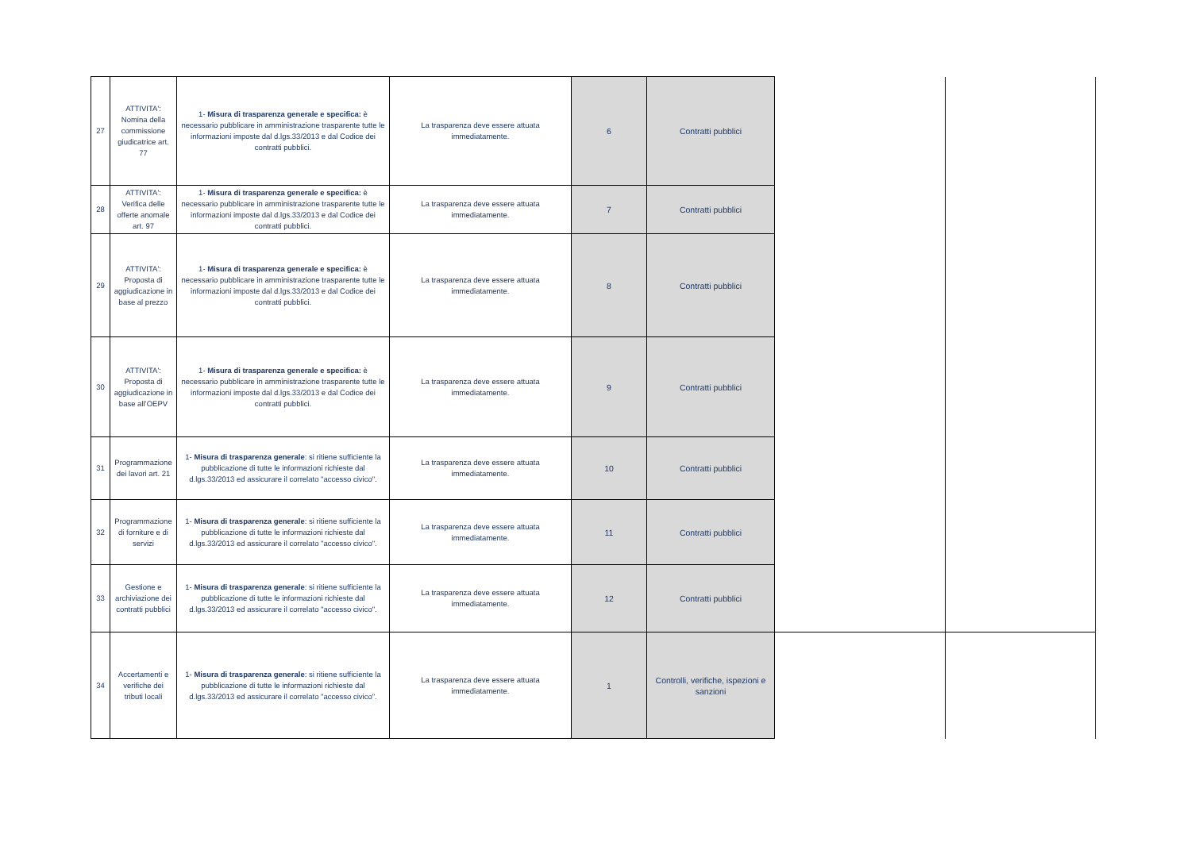| 27 | ATTIVITA': Nomina della commissione giudicatrice art. 77 | 1- Misura di trasparenza generale e specifica: è necessario pubblicare in amministrazione trasparente tutte le informazioni imposte dal d.lgs.33/2013 e dal Codice dei contratti pubblici. | La trasparenza deve essere attuata immediatamente. | 6 | Contratti pubblici | | |
| 28 | ATTIVITA': Verifica delle offerte anomale art. 97 | 1- Misura di trasparenza generale e specifica: è necessario pubblicare in amministrazione trasparente tutte le informazioni imposte dal d.lgs.33/2013 e dal Codice dei contratti pubblici. | La trasparenza deve essere attuata immediatamente. | 7 | Contratti pubblici | | |
| 29 | ATTIVITA': Proposta di aggiudicazione in base al prezzo | 1- Misura di trasparenza generale e specifica: è necessario pubblicare in amministrazione trasparente tutte le informazioni imposte dal d.lgs.33/2013 e dal Codice dei contratti pubblici. | La trasparenza deve essere attuata immediatamente. | 8 | Contratti pubblici | | |
| 30 | ATTIVITA': Proposta di aggiudicazione in base all’OEPV | 1- Misura di trasparenza generale e specifica: è necessario pubblicare in amministrazione trasparente tutte le informazioni imposte dal d.lgs.33/2013 e dal Codice dei contratti pubblici. | La trasparenza deve essere attuata immediatamente. | 9 | Contratti pubblici | | |
| 31 | Programmazione dei lavori art. 21 | 1- Misura di trasparenza generale : si ritiene sufficiente la pubblicazione di tutte le informazioni richieste dal d.lgs.33/2013 ed assicurare il correlato "accesso civico". | La trasparenza deve essere attuata immediatamente. | 10 | Contratti pubblici | | |
| 32 | Programmazione di forniture e di servizi | 1- Misura di trasparenza generale : si ritiene sufficiente la pubblicazione di tutte le informazioni richieste dal d.lgs.33/2013 ed assicurare il correlato "accesso civico". | La trasparenza deve essere attuata immediatamente. | 11 | Contratti pubblici | | |
| 33 | Gestione e archiviazione dei contratti pubblici | 1- Misura di trasparenza generale : si ritiene sufficiente la pubblicazione di tutte le informazioni richieste dal d.lgs.33/2013 ed assicurare il correlato "accesso civico". | La trasparenza deve essere attuata immediatamente. | 12 | Contratti pubblici | | |
| 34 | Accertamenti e verifiche dei tributi locali | 1- Misura di trasparenza generale : si ritiene sufficiente la pubblicazione di tutte le informazioni richieste dal d.lgs.33/2013 ed assicurare il correlato "accesso civico". | La trasparenza deve essere attuata immediatamente. | 1 | Controlli, verifiche, ispezioni e sanzioni | | |